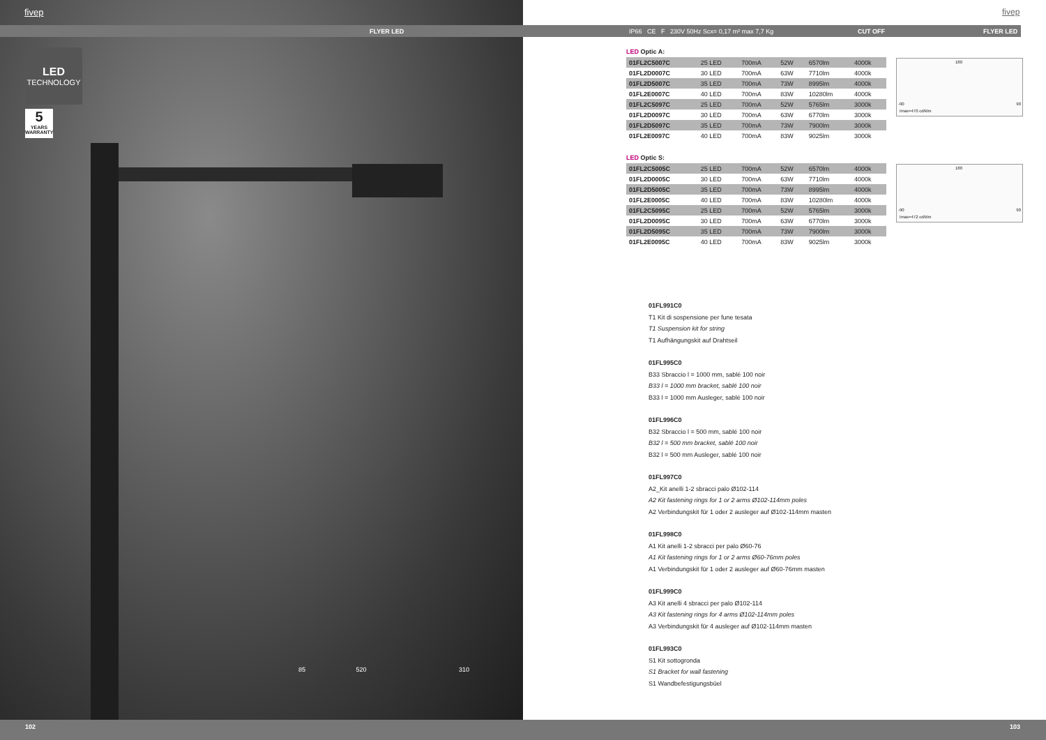fivep
LED
TECHNOLOGY
5
YEARS WARRANTY
85 520 310
fivep
FLYER LED IP66 CE F 230V 50Hz Scx= 0,17 m² max 7,7 Kg CUT OFF FLYER LED
LED Optic A:
| 01FL2C5007C | 25 LED | 700mA | 52W | 6570lm | 4000k |
| 01FL2D0007C | 30 LED | 700mA | 63W | 7710lm | 4000k |
| 01FL2D5007C | 35 LED | 700mA | 73W | 8995lm | 4000k |
| 01FL2E0007C | 40 LED | 700mA | 83W | 10280lm | 4000k |
| 01FL2C5097C | 25 LED | 700mA | 52W | 5765lm | 3000k |
| 01FL2D0097C | 30 LED | 700mA | 63W | 6770lm | 3000k |
| 01FL2D5097C | 35 LED | 700mA | 73W | 7900lm | 3000k |
| 01FL2E0097C | 40 LED | 700mA | 83W | 9025lm | 3000k |
180
-90 90
Imax=470 cd/klm
LED Optic S:
| 01FL2C5005C | 25 LED | 700mA | 52W | 6570lm | 4000k |
| 01FL2D0005C | 30 LED | 700mA | 63W | 7710lm | 4000k |
| 01FL2D5005C | 35 LED | 700mA | 73W | 8995lm | 4000k |
| 01FL2E0005C | 40 LED | 700mA | 83W | 10280lm | 4000k |
| 01FL2C5095C | 25 LED | 700mA | 52W | 5765lm | 3000k |
| 01FL2D0095C | 30 LED | 700mA | 63W | 6770lm | 3000k |
| 01FL2D5095C | 35 LED | 700mA | 73W | 7900lm | 3000k |
| 01FL2E0095C | 40 LED | 700mA | 83W | 9025lm | 3000k |
180
-90 90
Imax=472 cd/klm
01FL991C0
T1 Kit di sospensione per fune tesata
T1 Suspension kit for string
T1 Aufhängungskit auf Drahtseil
01FL995C0
B33 Sbraccio l = 1000 mm, sablé 100 noir
B33 l = 1000 mm bracket, sablé 100 noir
B33 l = 1000 mm Ausleger, sablé 100 noir
01FL996C0
B32 Sbraccio l = 500 mm, sablé 100 noir
B32 l = 500 mm bracket, sablé 100 noir
B32 l = 500 mm Ausleger, sablé 100 noir
01FL997C0
A2_Kit anelli 1-2 sbracci palo Ø102-114
A2 Kit fastening rings for 1 or 2 arms Ø102-114mm poles
A2 Verbindungskit für 1 oder 2 ausleger auf Ø102-114mm masten
01FL998C0
A1 Kit anelli 1-2 sbracci per palo Ø60-76
A1 Kit fastening rings for 1 or 2 arms Ø60-76mm poles
A1 Verbindungskit für 1 oder 2 ausleger auf Ø60-76mm masten
01FL999C0
A3 Kit anelli 4 sbracci per palo Ø102-114
A3 Kit fastening rings for 4 arms Ø102-114mm poles
A3 Verbindungskit für 4 ausleger auf Ø102-114mm masten
01FL993C0
S1 Kit sottogronda
S1 Bracket for wall fastening
S1 Wandbefestigungsbüel
102 103